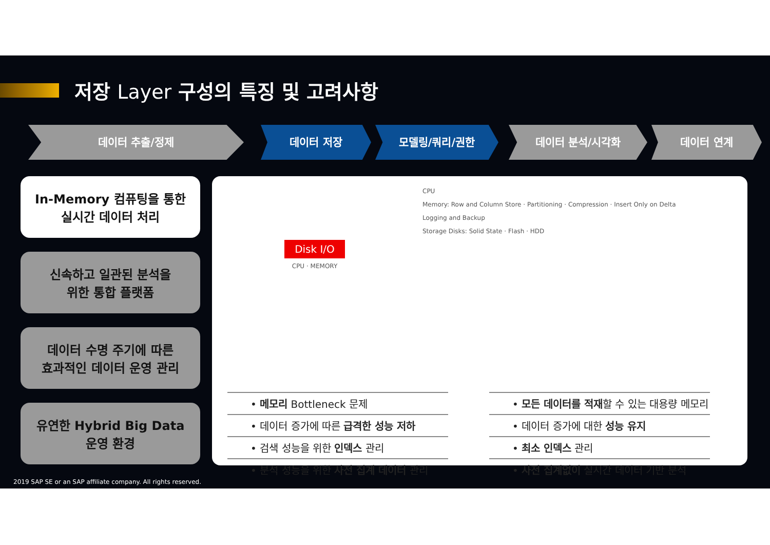저장 Layer 구성의 특징 및 고려사항
데이터 추출/정제 데이터 저장 모델링/쿼리/권한 데이터 분석/시각화 데이터 연계
In-Memory 컴퓨팅을 통한
실시간 데이터 처리
신속하고 일관된 분석을
위한 통합 플랫폼
데이터 수명 주기에 따른
효과적인 데이터 운영 관리
유연한 Hybrid Big Data
운영 환경
Disk I/O
CPU · MEMORY
CPU
Memory: Row and Column Store · Partitioning · Compression · Insert Only on Delta
Logging and Backup
Storage Disks: Solid State · Flash · HDD
• 메모리 Bottleneck 문제
• 데이터 증가에 따른 급격한 성능 저하
• 검색 성능을 위한 인덱스 관리
• 분석 성능을 위한 사전 집계 데이터 관리
• 모든 데이터를 적재할 수 있는 대용량 메모리
• 데이터 증가에 대한 성능 유지
• 최소 인덱스 관리
• 사전 집계없이 실시간 데이터 기반 분석
2019 SAP SE or an SAP affiliate company. All rights reserved.